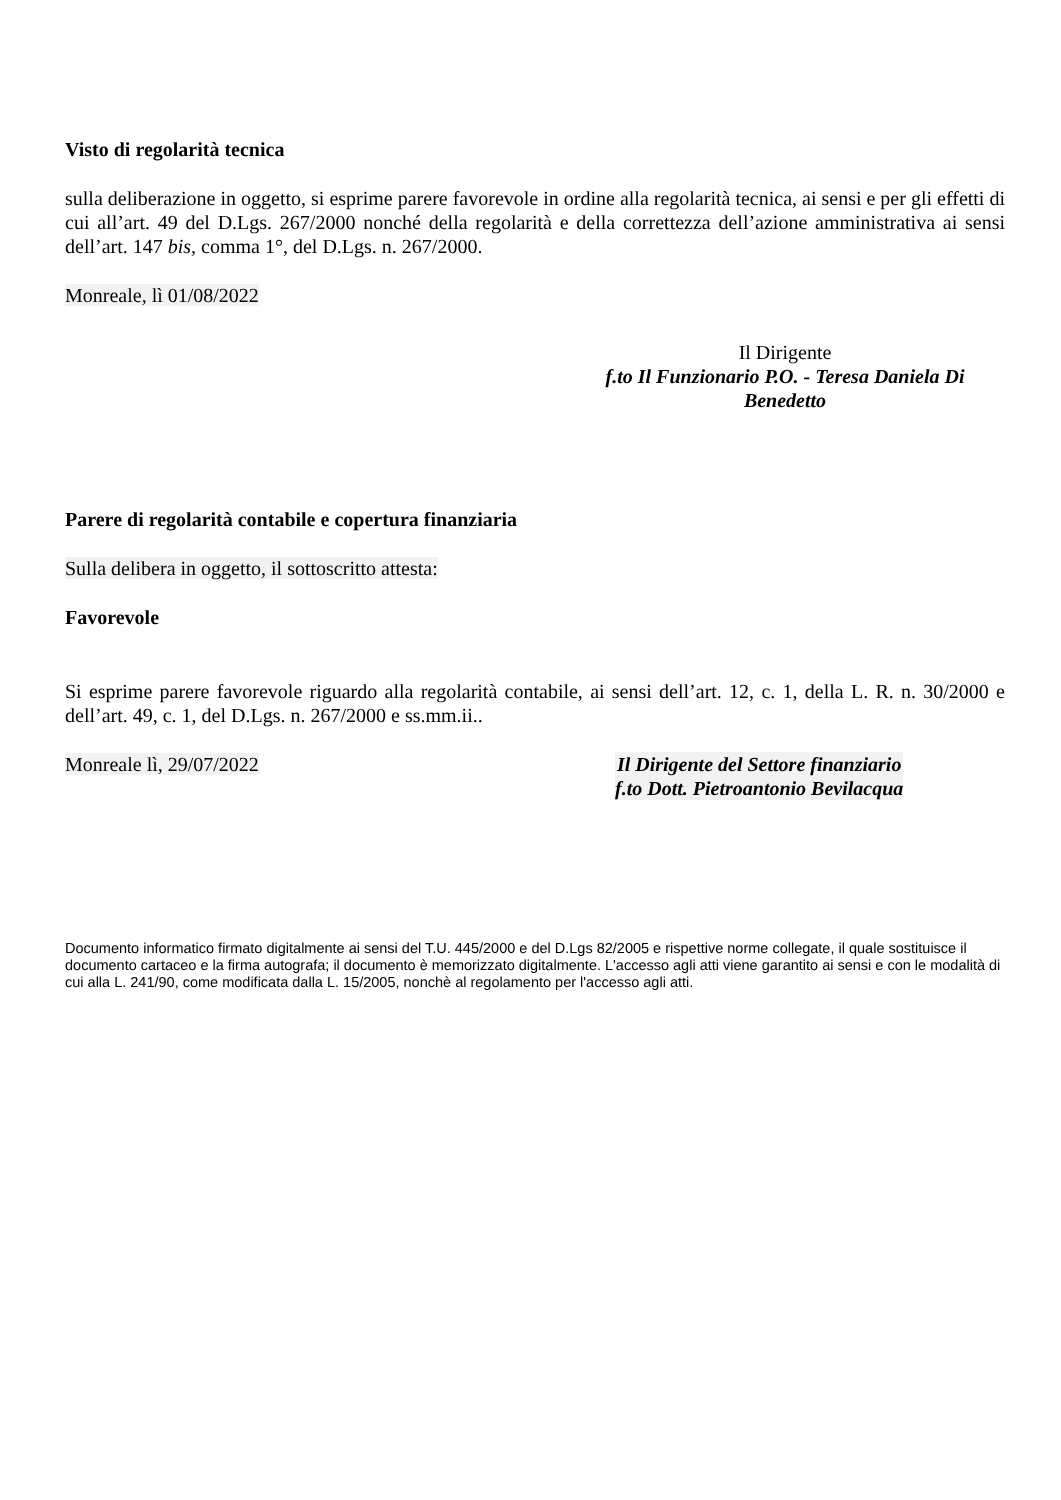Visto di regolarità tecnica
sulla deliberazione in oggetto, si esprime parere favorevole in ordine alla regolarità tecnica, ai sensi e per gli effetti di cui all’art. 49 del D.Lgs. 267/2000 nonché della regolarità e della correttezza dell’azione amministrativa ai sensi dell’art. 147 bis, comma 1°, del D.Lgs. n. 267/2000.
Monreale, lì 01/08/2022
Il Dirigente
f.to Il Funzionario P.O. - Teresa Daniela Di Benedetto
Parere di regolarità contabile e copertura finanziaria
Sulla delibera in oggetto, il sottoscritto attesta:
Favorevole
Si esprime parere favorevole riguardo alla regolarità contabile, ai sensi dell’art. 12, c. 1, della L. R. n. 30/2000 e dell’art. 49, c. 1, del D.Lgs. n. 267/2000 e ss.mm.ii..
Monreale lì, 29/07/2022 Il Dirigente del Settore finanziario
f.to Dott. Pietroantonio Bevilacqua
Documento informatico firmato digitalmente ai sensi del T.U. 445/2000 e del D.Lgs 82/2005 e rispettive norme collegate, il quale sostituisce il documento cartaceo e la firma autografa; il documento è memorizzato digitalmente. L'accesso agli atti viene garantito ai sensi e con le modalità di cui alla L. 241/90, come modificata dalla L. 15/2005, nonchè al regolamento per l'accesso agli atti.